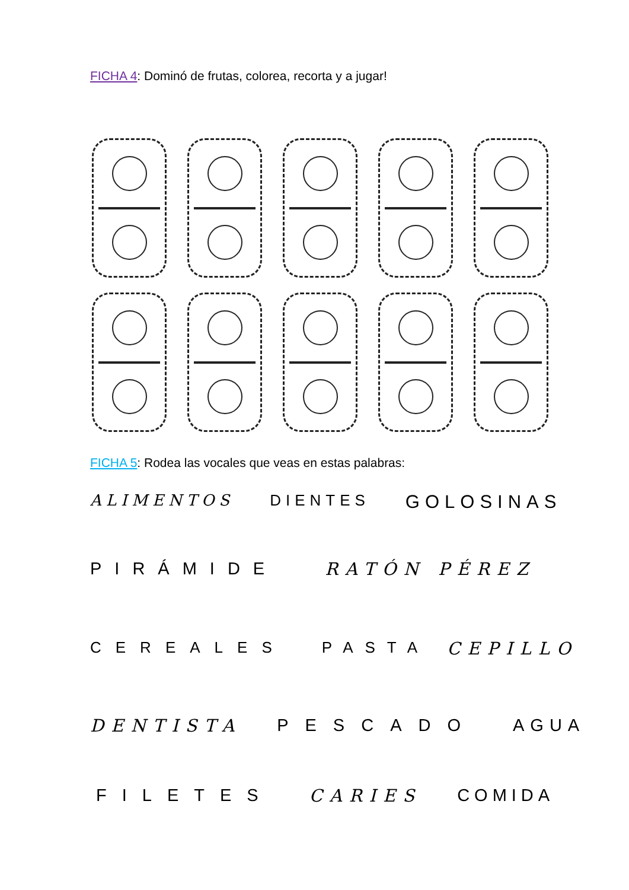FICHA 4: Dominó de frutas, colorea, recorta y a jugar!
FICHA 5: Rodea las vocales que veas en estas palabras:
ALIMENTOS DIENTES GOLOSINAS
PIRÁMIDE RATÓN PÉREZ
CEREALES PASTA CEPILLO
DENTISTA PESCADO AGUA
FILETES CARIES COMIDA